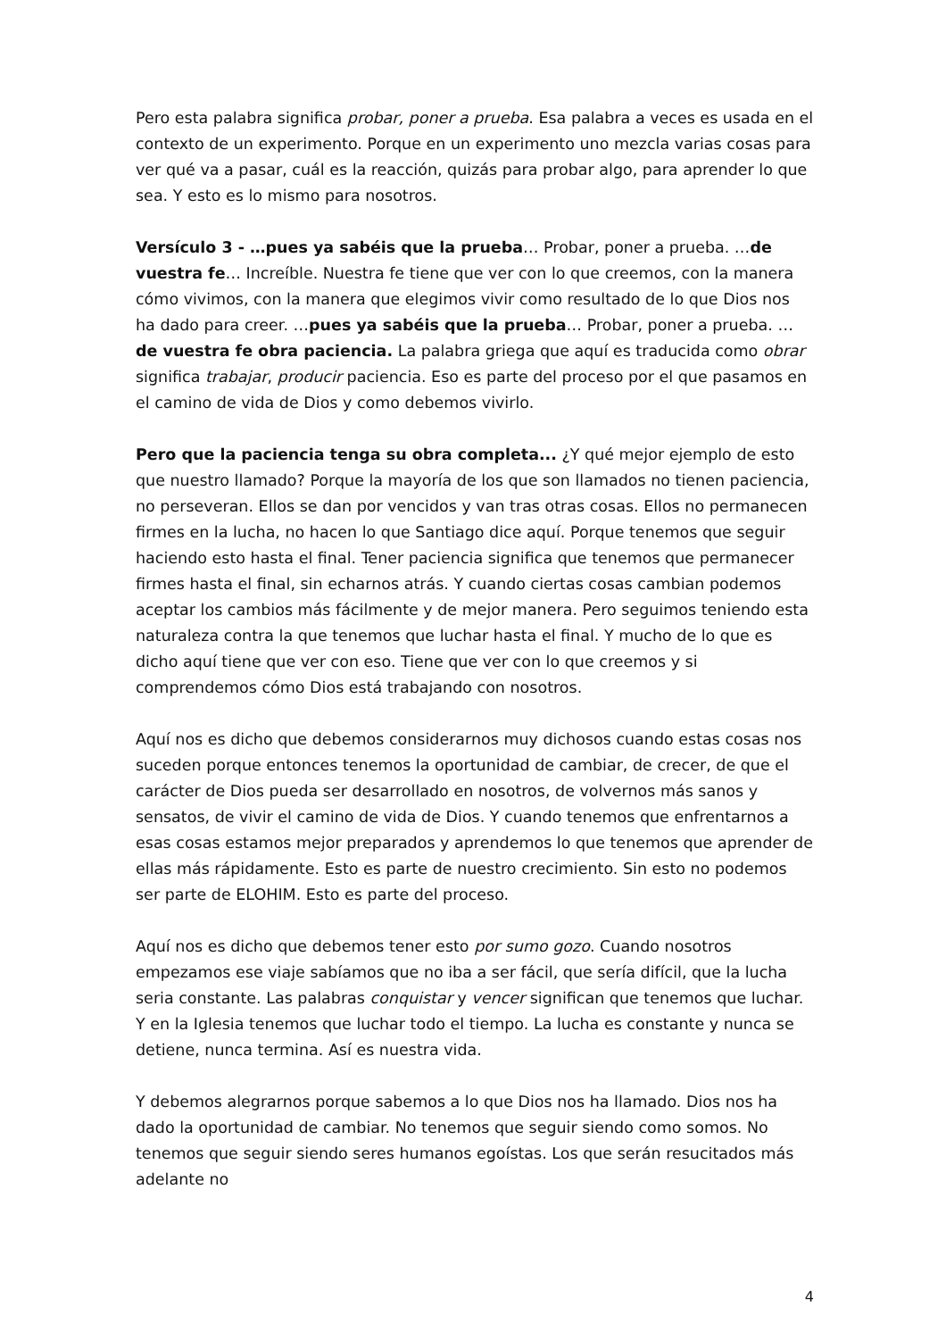Pero esta palabra significa probar, poner a prueba. Esa palabra a veces es usada en el contexto de un experimento. Porque en un experimento uno mezcla varias cosas para ver qué va a pasar, cuál es la reacción, quizás para probar algo, para aprender lo que sea. Y esto es lo mismo para nosotros.
Versículo 3 - …pues ya sabéis que la prueba… Probar, poner a prueba. …de vuestra fe… Increíble. Nuestra fe tiene que ver con lo que creemos, con la manera cómo vivimos, con la manera que elegimos vivir como resultado de lo que Dios nos ha dado para creer. …pues ya sabéis que la prueba… Probar, poner a prueba. …de vuestra fe obra paciencia. La palabra griega que aquí es traducida como obrar significa trabajar, producir paciencia. Eso es parte del proceso por el que pasamos en el camino de vida de Dios y como debemos vivirlo.
Pero que la paciencia tenga su obra completa... ¿Y qué mejor ejemplo de esto que nuestro llamado? Porque la mayoría de los que son llamados no tienen paciencia, no perseveran. Ellos se dan por vencidos y van tras otras cosas. Ellos no permanecen firmes en la lucha, no hacen lo que Santiago dice aquí. Porque tenemos que seguir haciendo esto hasta el final. Tener paciencia significa que tenemos que permanecer firmes hasta el final, sin echarnos atrás. Y cuando ciertas cosas cambian podemos aceptar los cambios más fácilmente y de mejor manera. Pero seguimos teniendo esta naturaleza contra la que tenemos que luchar hasta el final. Y mucho de lo que es dicho aquí tiene que ver con eso. Tiene que ver con lo que creemos y si comprendemos cómo Dios está trabajando con nosotros.
Aquí nos es dicho que debemos considerarnos muy dichosos cuando estas cosas nos suceden porque entonces tenemos la oportunidad de cambiar, de crecer, de que el carácter de Dios pueda ser desarrollado en nosotros, de volvernos más sanos y sensatos, de vivir el camino de vida de Dios. Y cuando tenemos que enfrentarnos a esas cosas estamos mejor preparados y aprendemos lo que tenemos que aprender de ellas más rápidamente. Esto es parte de nuestro crecimiento. Sin esto no podemos ser parte de ELOHIM. Esto es parte del proceso.
Aquí nos es dicho que debemos tener esto por sumo gozo. Cuando nosotros empezamos ese viaje sabíamos que no iba a ser fácil, que sería difícil, que la lucha seria constante. Las palabras conquistar y vencer significan que tenemos que luchar. Y en la Iglesia tenemos que luchar todo el tiempo. La lucha es constante y nunca se detiene, nunca termina. Así es nuestra vida.
Y debemos alegrarnos porque sabemos a lo que Dios nos ha llamado. Dios nos ha dado la oportunidad de cambiar. No tenemos que seguir siendo como somos. No tenemos que seguir siendo seres humanos egoístas. Los que serán resucitados más adelante no
4